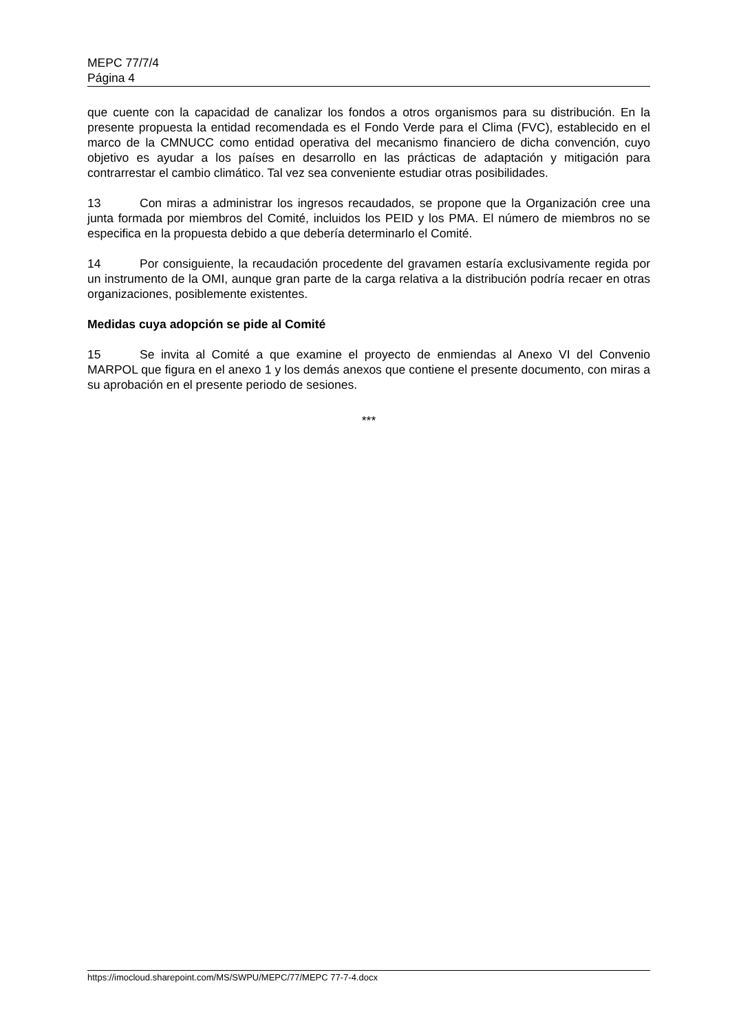MEPC 77/7/4
Página 4
que cuente con la capacidad de canalizar los fondos a otros organismos para su distribución. En la presente propuesta la entidad recomendada es el Fondo Verde para el Clima (FVC), establecido en el marco de la CMNUCC como entidad operativa del mecanismo financiero de dicha convención, cuyo objetivo es ayudar a los países en desarrollo en las prácticas de adaptación y mitigación para contrarrestar el cambio climático. Tal vez sea conveniente estudiar otras posibilidades.
13 Con miras a administrar los ingresos recaudados, se propone que la Organización cree una junta formada por miembros del Comité, incluidos los PEID y los PMA. El número de miembros no se especifica en la propuesta debido a que debería determinarlo el Comité.
14 Por consiguiente, la recaudación procedente del gravamen estaría exclusivamente regida por un instrumento de la OMI, aunque gran parte de la carga relativa a la distribución podría recaer en otras organizaciones, posiblemente existentes.
Medidas cuya adopción se pide al Comité
15 Se invita al Comité a que examine el proyecto de enmiendas al Anexo VI del Convenio MARPOL que figura en el anexo 1 y los demás anexos que contiene el presente documento, con miras a su aprobación en el presente periodo de sesiones.
***
https://imocloud.sharepoint.com/MS/SWPU/MEPC/77/MEPC 77-7-4.docx